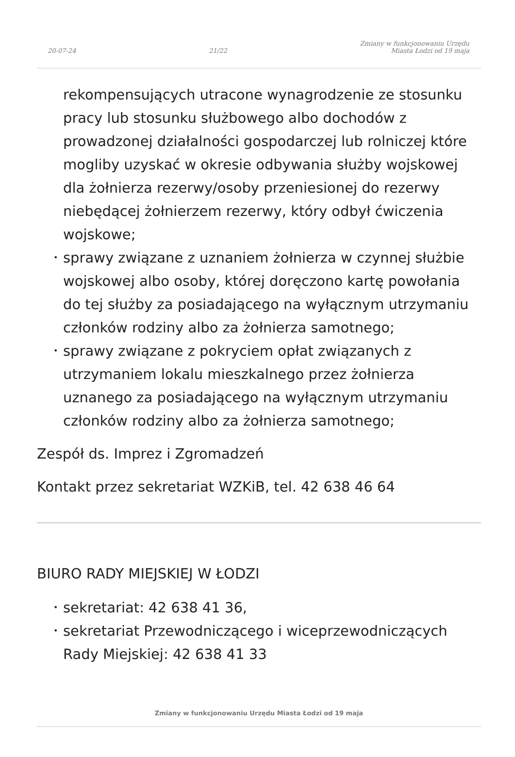20-07-24 21/22 Zmiany w funkcjonowaniu Urzędu
Miasta Łodzi od 19 maja
rekompensujących utracone wynagrodzenie ze stosunku pracy lub stosunku służbowego albo dochodów z prowadzonej działalności gospodarczej lub rolniczej które mogliby uzyskać w okresie odbywania służby wojskowej dla żołnierza rezerwy/osoby przeniesionej do rezerwy niebędącej żołnierzem rezerwy, który odbył ćwiczenia wojskowe;
• sprawy związane z uznaniem żołnierza w czynnej służbie wojskowej albo osoby, której doręczono kartę powołania do tej służby za posiadającego na wyłącznym utrzymaniu członków rodziny albo za żołnierza samotnego;
• sprawy związane z pokryciem opłat związanych z utrzymaniem lokalu mieszkalnego przez żołnierza uznanego za posiadającego na wyłącznym utrzymaniu członków rodziny albo za żołnierza samotnego;
Zespół ds. Imprez i Zgromadzeń
Kontakt przez sekretariat WZKiB, tel. 42 638 46 64
BIURO RADY MIEJSKIEJ W ŁODZI
• sekretariat: 42 638 41 36,
• sekretariat Przewodniczącego i wiceprzewodniczących Rady Miejskiej: 42 638 41 33
Zmiany w funkcjonowaniu Urzędu Miasta Łodzi od 19 maja